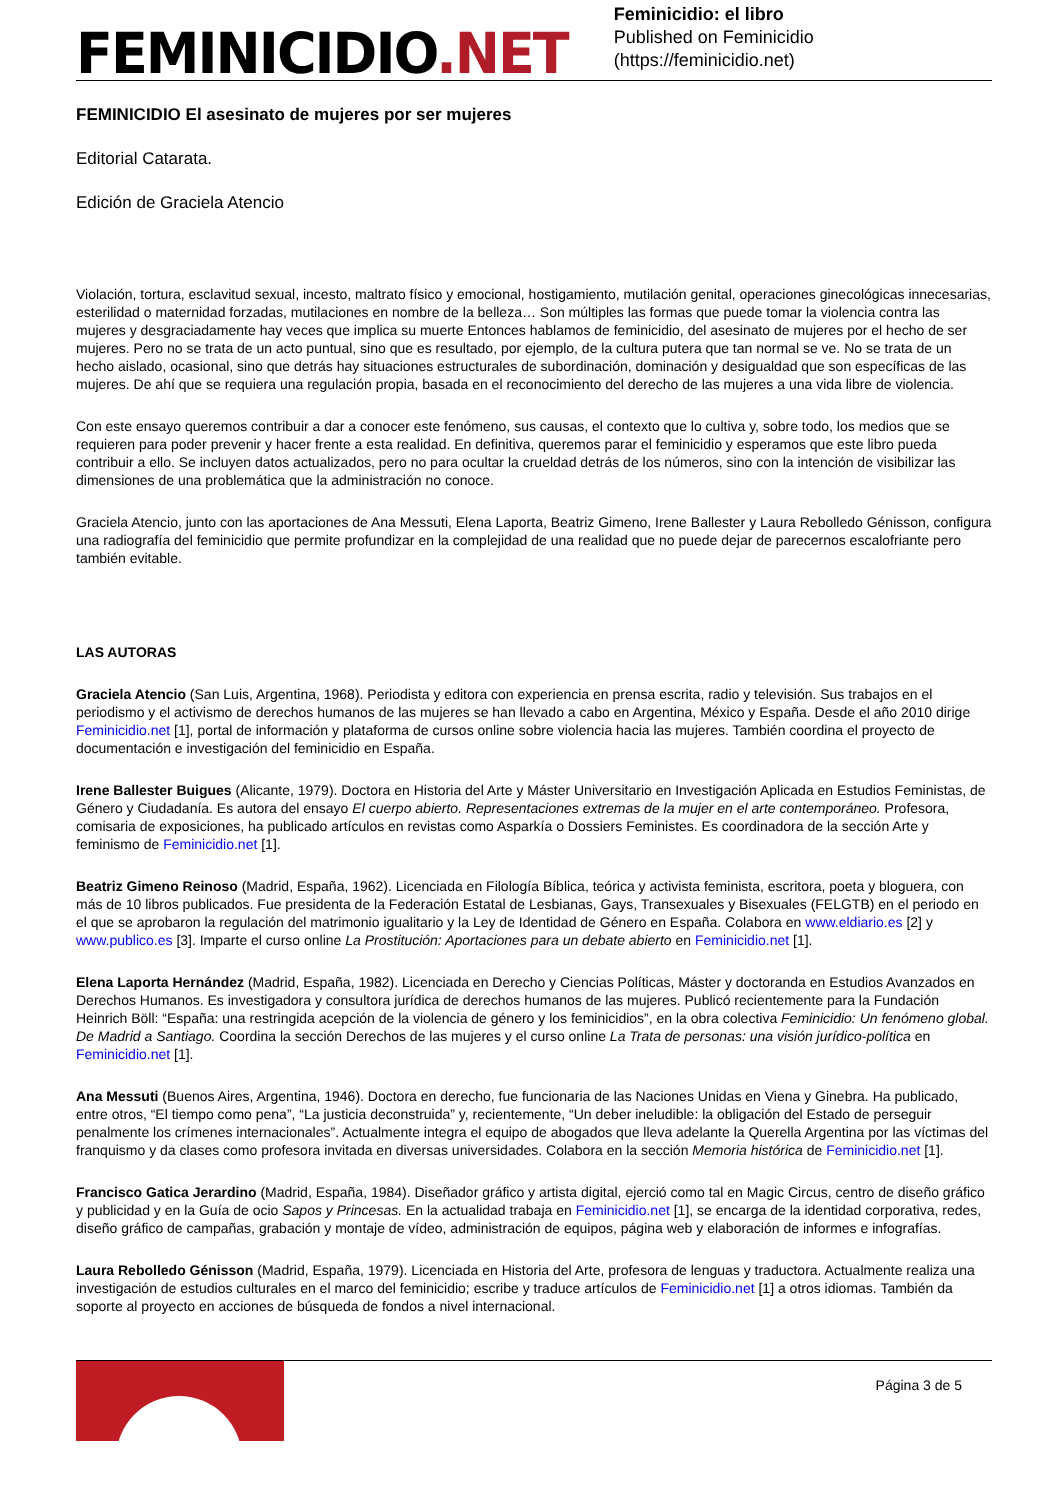FEMINICIDIO.NET
Feminicidio: el libro
Published on Feminicidio (https://feminicidio.net)
FEMINICIDIO El asesinato de mujeres por ser mujeres
Editorial Catarata.
Edición de Graciela Atencio
Violación, tortura, esclavitud sexual, incesto, maltrato físico y emocional, hostigamiento, mutilación genital, operaciones ginecológicas innecesarias, esterilidad o maternidad forzadas, mutilaciones en nombre de la belleza… Son múltiples las formas que puede tomar la violencia contra las mujeres y desgraciadamente hay veces que implica su muerte Entonces hablamos de feminicidio, del asesinato de mujeres por el hecho de ser mujeres. Pero no se trata de un acto puntual, sino que es resultado, por ejemplo, de la cultura putera que tan normal se ve. No se trata de un hecho aislado, ocasional, sino que detrás hay situaciones estructurales de subordinación, dominación y desigualdad que son específicas de las mujeres. De ahí que se requiera una regulación propia, basada en el reconocimiento del derecho de las mujeres a una vida libre de violencia.
Con este ensayo queremos contribuir a dar a conocer este fenómeno, sus causas, el contexto que lo cultiva y, sobre todo, los medios que se requieren para poder prevenir y hacer frente a esta realidad. En definitiva, queremos parar el feminicidio y esperamos que este libro pueda contribuir a ello. Se incluyen datos actualizados, pero no para ocultar la crueldad detrás de los números, sino con la intención de visibilizar las dimensiones de una problemática que la administración no conoce.
Graciela Atencio, junto con las aportaciones de Ana Messuti, Elena Laporta, Beatriz Gimeno, Irene Ballester y Laura Rebolledo Génisson, configura una radiografía del feminicidio que permite profundizar en la complejidad de una realidad que no puede dejar de parecernos escalofriante pero también evitable.
LAS AUTORAS
Graciela Atencio (San Luis, Argentina, 1968). Periodista y editora con experiencia en prensa escrita, radio y televisión. Sus trabajos en el periodismo y el activismo de derechos humanos de las mujeres se han llevado a cabo en Argentina, México y España. Desde el año 2010 dirige Feminicidio.net [1], portal de información y plataforma de cursos online sobre violencia hacia las mujeres. También coordina el proyecto de documentación e investigación del feminicidio en España.
Irene Ballester Buigues (Alicante, 1979). Doctora en Historia del Arte y Máster Universitario en Investigación Aplicada en Estudios Feministas, de Género y Ciudadanía. Es autora del ensayo El cuerpo abierto. Representaciones extremas de la mujer en el arte contemporáneo. Profesora, comisaria de exposiciones, ha publicado artículos en revistas como Asparkía o Dossiers Feministes. Es coordinadora de la sección Arte y feminismo de Feminicidio.net [1].
Beatriz Gimeno Reinoso (Madrid, España, 1962). Licenciada en Filología Bíblica, teórica y activista feminista, escritora, poeta y bloguera, con más de 10 libros publicados. Fue presidenta de la Federación Estatal de Lesbianas, Gays, Transexuales y Bisexuales (FELGTB) en el periodo en el que se aprobaron la regulación del matrimonio igualitario y la Ley de Identidad de Género en España. Colabora en www.eldiario.es [2] y www.publico.es [3]. Imparte el curso online La Prostitución: Aportaciones para un debate abierto en Feminicidio.net [1].
Elena Laporta Hernández (Madrid, España, 1982). Licenciada en Derecho y Ciencias Políticas, Máster y doctoranda en Estudios Avanzados en Derechos Humanos. Es investigadora y consultora jurídica de derechos humanos de las mujeres. Publicó recientemente para la Fundación Heinrich Böll: “España: una restringida acepción de la violencia de género y los feminicidios”, en la obra colectiva Feminicidio: Un fenómeno global. De Madrid a Santiago. Coordina la sección Derechos de las mujeres y el curso online La Trata de personas: una visión jurídico-política en Feminicidio.net [1].
Ana Messuti (Buenos Aires, Argentina, 1946). Doctora en derecho, fue funcionaria de las Naciones Unidas en Viena y Ginebra. Ha publicado, entre otros, “El tiempo como pena”, “La justicia deconstruida” y, recientemente, “Un deber ineludible: la obligación del Estado de perseguir penalmente los crímenes internacionales”. Actualmente integra el equipo de abogados que lleva adelante la Querella Argentina por las víctimas del franquismo y da clases como profesora invitada en diversas universidades. Colabora en la sección Memoria histórica de Feminicidio.net [1].
Francisco Gatica Jerardino (Madrid, España, 1984). Diseñador gráfico y artista digital, ejerció como tal en Magic Circus, centro de diseño gráfico y publicidad y en la Guía de ocio Sapos y Princesas. En la actualidad trabaja en Feminicidio.net [1], se encarga de la identidad corporativa, redes, diseño gráfico de campañas, grabación y montaje de vídeo, administración de equipos, página web y elaboración de informes e infografías.
Laura Rebolledo Génisson (Madrid, España, 1979). Licenciada en Historia del Arte, profesora de lenguas y traductora. Actualmente realiza una investigación de estudios culturales en el marco del feminicidio; escribe y traduce artículos de Feminicidio.net [1] a otros idiomas. También da soporte al proyecto en acciones de búsqueda de fondos a nivel internacional.
Página 3 de 5